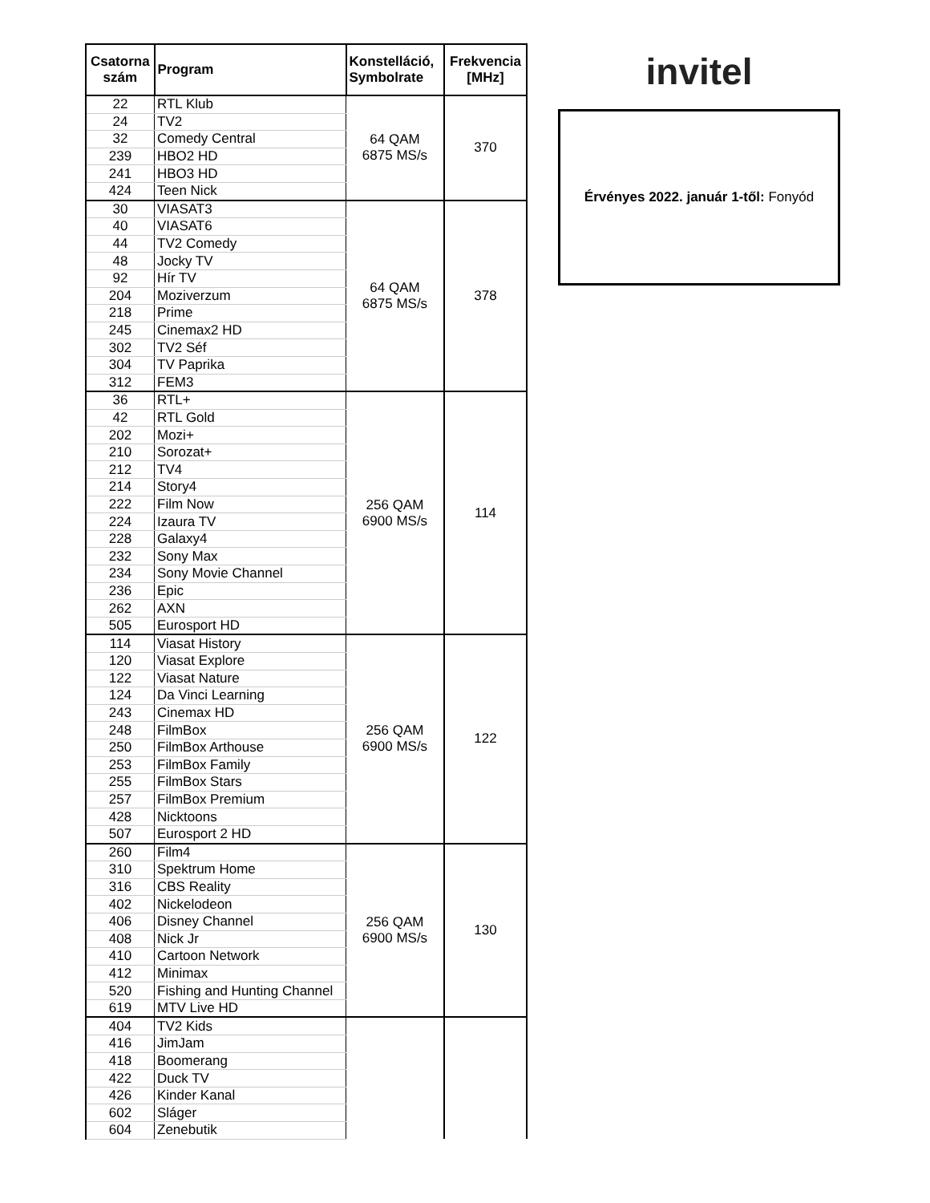| Csatorna szám | Program | Konstelláció, Symbolrate | Frekvencia [MHz] |
| --- | --- | --- | --- |
| 22 | RTL Klub | 64 QAM 6875 MS/s | 370 |
| 24 | TV2 | | |
| 32 | Comedy Central | | |
| 239 | HBO2 HD | | |
| 241 | HBO3 HD | | |
| 424 | Teen Nick | | |
| 30 | VIASAT3 | 64 QAM 6875 MS/s | 378 |
| 40 | VIASAT6 | | |
| 44 | TV2 Comedy | | |
| 48 | Jocky TV | | |
| 92 | Hír TV | | |
| 204 | Moziverzum | | |
| 218 | Prime | | |
| 245 | Cinemax2 HD | | |
| 302 | TV2 Séf | | |
| 304 | TV Paprika | | |
| 312 | FEM3 | | |
| 36 | RTL+ | 256 QAM 6900 MS/s | 114 |
| 42 | RTL Gold | | |
| 202 | Mozi+ | | |
| 210 | Sorozat+ | | |
| 212 | TV4 | | |
| 214 | Story4 | | |
| 222 | Film Now | | |
| 224 | Izaura TV | | |
| 228 | Galaxy4 | | |
| 232 | Sony Max | | |
| 234 | Sony Movie Channel | | |
| 236 | Epic | | |
| 262 | AXN | | |
| 505 | Eurosport HD | | |
| 114 | Viasat History | 256 QAM 6900 MS/s | 122 |
| 120 | Viasat Explore | | |
| 122 | Viasat Nature | | |
| 124 | Da Vinci Learning | | |
| 243 | Cinemax HD | | |
| 248 | FilmBox | | |
| 250 | FilmBox Arthouse | | |
| 253 | FilmBox Family | | |
| 255 | FilmBox Stars | | |
| 257 | FilmBox Premium | | |
| 428 | Nicktoons | | |
| 507 | Eurosport 2 HD | | |
| 260 | Film4 | 256 QAM 6900 MS/s | 130 |
| 310 | Spektrum Home | | |
| 316 | CBS Reality | | |
| 402 | Nickelodeon | | |
| 406 | Disney Channel | | |
| 408 | Nick Jr | | |
| 410 | Cartoon Network | | |
| 412 | Minimax | | |
| 520 | Fishing and Hunting Channel | | |
| 619 | MTV Live HD | | |
| 404 | TV2 Kids | | |
| 416 | JimJam | | |
| 418 | Boomerang | | |
| 422 | Duck TV | | |
| 426 | Kinder Kanal | | |
| 602 | Sláger | | |
| 604 | Zenebutik | | |
invitel
Érvényes 2022. január 1-től: Fonyód